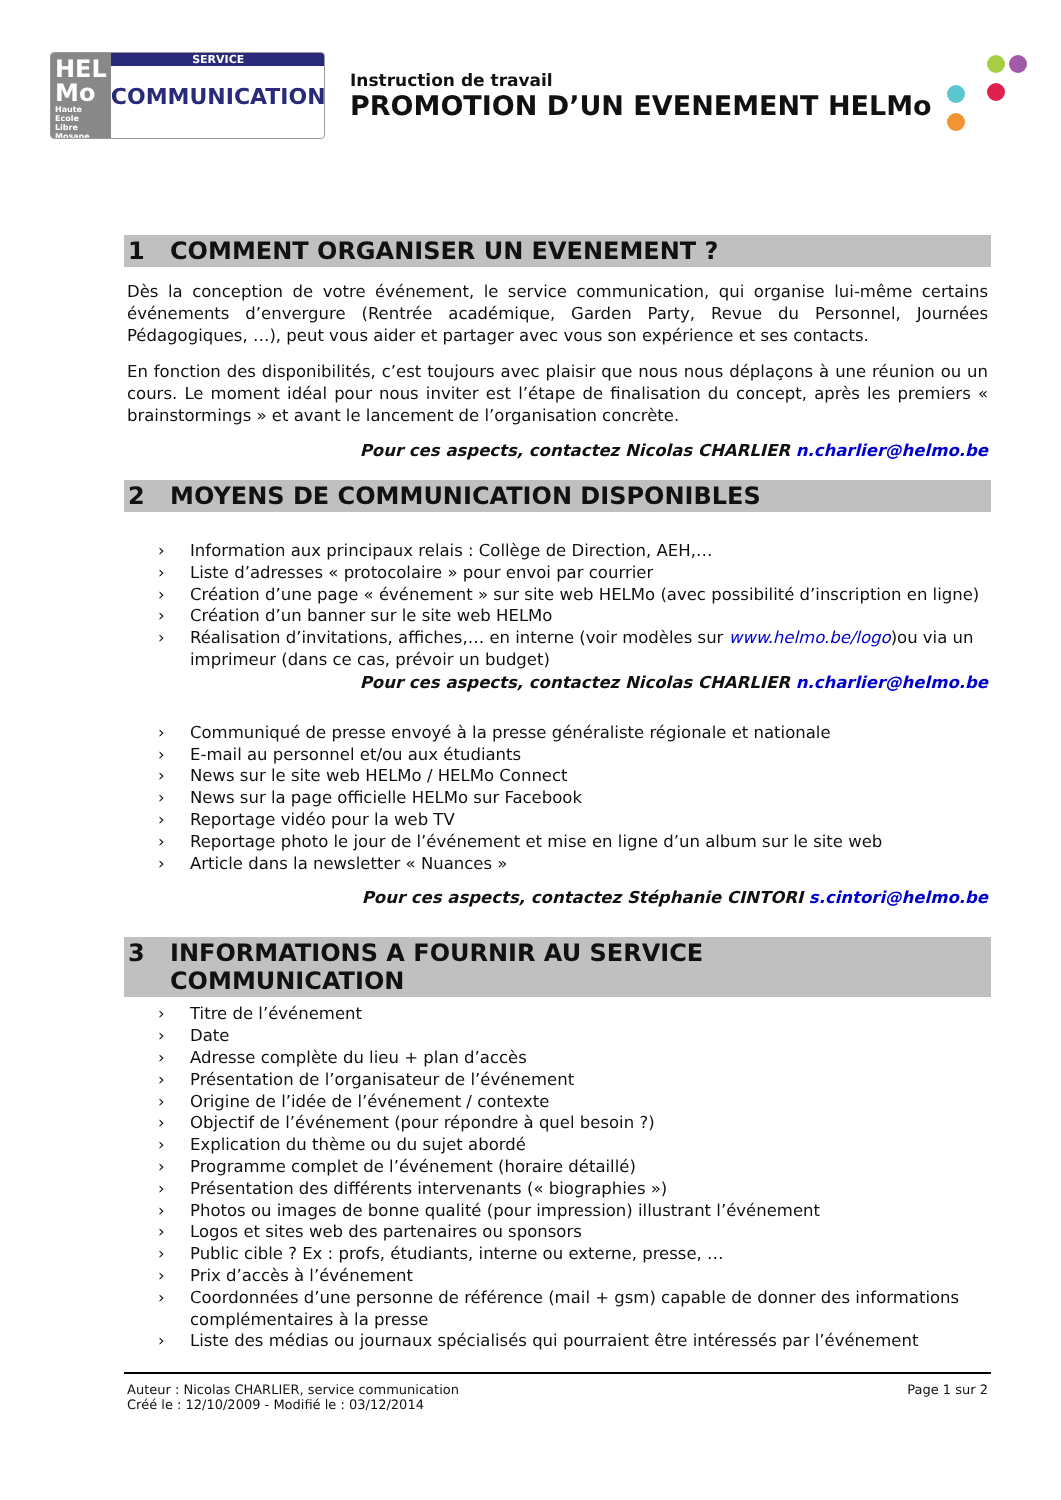HEL
Mo
Haute Ecole
Libre Mosane
SERVICE
COMMUNICATION
Instruction de travail
PROMOTION D’UN EVENEMENT HELMo
1 COMMENT ORGANISER UN EVENEMENT ?
Dès la conception de votre événement, le service communication, qui organise lui-même certains événements d’envergure (Rentrée académique, Garden Party, Revue du Personnel, Journées Pédagogiques, …), peut vous aider et partager avec vous son expérience et ses contacts.
En fonction des disponibilités, c’est toujours avec plaisir que nous nous déplaçons à une réunion ou un cours. Le moment idéal pour nous inviter est l’étape de finalisation du concept, après les premiers « brainstormings » et avant le lancement de l’organisation concrète.
Pour ces aspects, contactez Nicolas CHARLIER n.charlier@helmo.be
2 MOYENS DE COMMUNICATION DISPONIBLES
› Information aux principaux relais : Collège de Direction, AEH,…
› Liste d’adresses « protocolaire » pour envoi par courrier
› Création d’une page « événement » sur site web HELMo (avec possibilité d’inscription en ligne)
› Création d’un banner sur le site web HELMo
› Réalisation d’invitations, affiches,… en interne (voir modèles sur www.helmo.be/logo)ou via un imprimeur (dans ce cas, prévoir un budget)
Pour ces aspects, contactez Nicolas CHARLIER n.charlier@helmo.be
› Communiqué de presse envoyé à la presse généraliste régionale et nationale
› E-mail au personnel et/ou aux étudiants
› News sur le site web HELMo / HELMo Connect
› News sur la page officielle HELMo sur Facebook
› Reportage vidéo pour la web TV
› Reportage photo le jour de l’événement et mise en ligne d’un album sur le site web
› Article dans la newsletter « Nuances »
Pour ces aspects, contactez Stéphanie CINTORI s.cintori@helmo.be
3 INFORMATIONS A FOURNIR AU SERVICE
COMMUNICATION
› Titre de l’événement
› Date
› Adresse complète du lieu + plan d’accès
› Présentation de l’organisateur de l’événement
› Origine de l’idée de l’événement / contexte
› Objectif de l’événement (pour répondre à quel besoin ?)
› Explication du thème ou du sujet abordé
› Programme complet de l’événement (horaire détaillé)
› Présentation des différents intervenants (« biographies »)
› Photos ou images de bonne qualité (pour impression) illustrant l’événement
› Logos et sites web des partenaires ou sponsors
› Public cible ? Ex : profs, étudiants, interne ou externe, presse, …
› Prix d’accès à l’événement
› Coordonnées d’une personne de référence (mail + gsm) capable de donner des informations complémentaires à la presse
› Liste des médias ou journaux spécialisés qui pourraient être intéressés par l’événement
Auteur : Nicolas CHARLIER, service communication
Créé le : 12/10/2009 - Modifié le : 03/12/2014
Page 1 sur 2